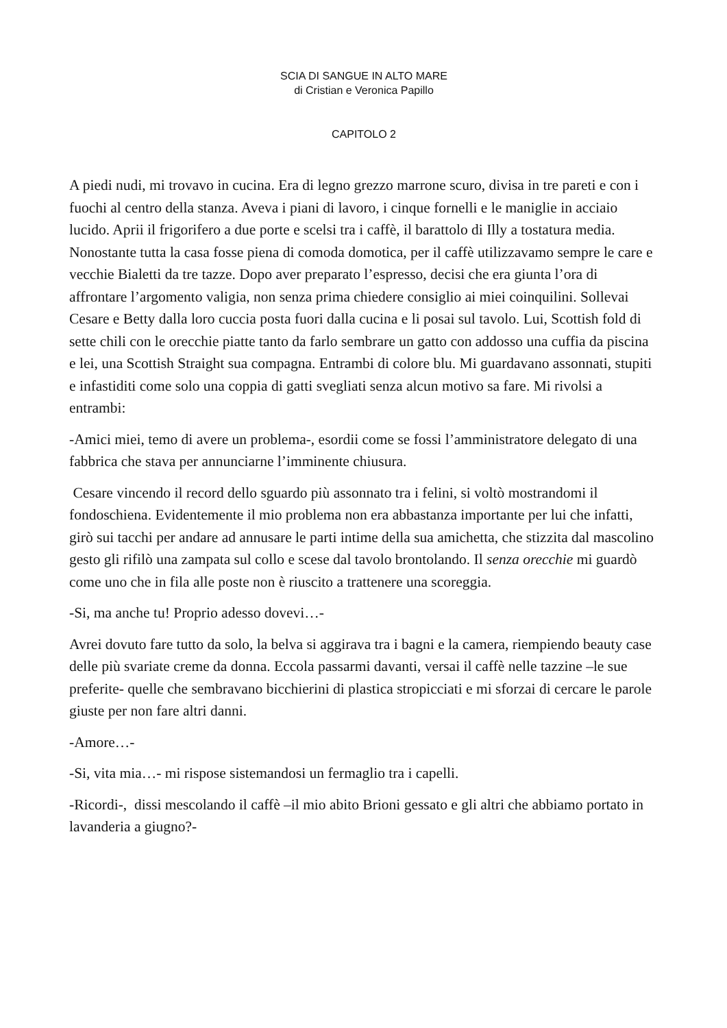SCIA DI SANGUE IN ALTO MARE
di Cristian e Veronica Papillo
CAPITOLO 2
A piedi nudi, mi trovavo in cucina. Era di legno grezzo marrone scuro, divisa in tre pareti e con i fuochi al centro della stanza. Aveva i piani di lavoro, i cinque fornelli e le maniglie in acciaio lucido. Aprii il frigorifero a due porte e scelsi tra i caffè, il barattolo di Illy a tostatura media. Nonostante tutta la casa fosse piena di comoda domotica, per il caffè utilizzavamo sempre le care e vecchie Bialetti da tre tazze. Dopo aver preparato l’espresso, decisi che era giunta l’ora di affrontare l’argomento valigia, non senza prima chiedere consiglio ai miei coinquilini. Sollevai Cesare e Betty dalla loro cuccia posta fuori dalla cucina e li posai sul tavolo. Lui, Scottish fold di sette chili con le orecchie piatte tanto da farlo sembrare un gatto con addosso una cuffia da piscina e lei, una Scottish Straight sua compagna. Entrambi di colore blu. Mi guardavano assonnati, stupiti e infastiditi come solo una coppia di gatti svegliati senza alcun motivo sa fare. Mi rivolsi a entrambi:
-Amici miei, temo di avere un problema-, esordii come se fossi l’amministratore delegato di una fabbrica che stava per annunciarne l’imminente chiusura.
Cesare vincendo il record dello sguardo più assonnato tra i felini, si voltò mostrandomi il fondoschiena. Evidentemente il mio problema non era abbastanza importante per lui che infatti, girò sui tacchi per andare ad annusare le parti intime della sua amichetta, che stizzita dal mascolino gesto gli rifilò una zampata sul collo e scese dal tavolo brontolando. Il senza orecchie mi guardò come uno che in fila alle poste non è riuscito a trattenere una scoreggia.
-Si, ma anche tu! Proprio adesso dovevi…-
Avrei dovuto fare tutto da solo, la belva si aggirava tra i bagni e la camera, riempiendo beauty case delle più svariate creme da donna. Eccola passarmi davanti, versai il caffè nelle tazzine –le sue preferite- quelle che sembravano bicchierini di plastica stropicciati e mi sforzai di cercare le parole giuste per non fare altri danni.
-Amore…-
-Si, vita mia…- mi rispose sistemandosi un fermaglio tra i capelli.
-Ricordi-, dissi mescolando il caffè –il mio abito Brioni gessato e gli altri che abbiamo portato in lavanderia a giugno?-